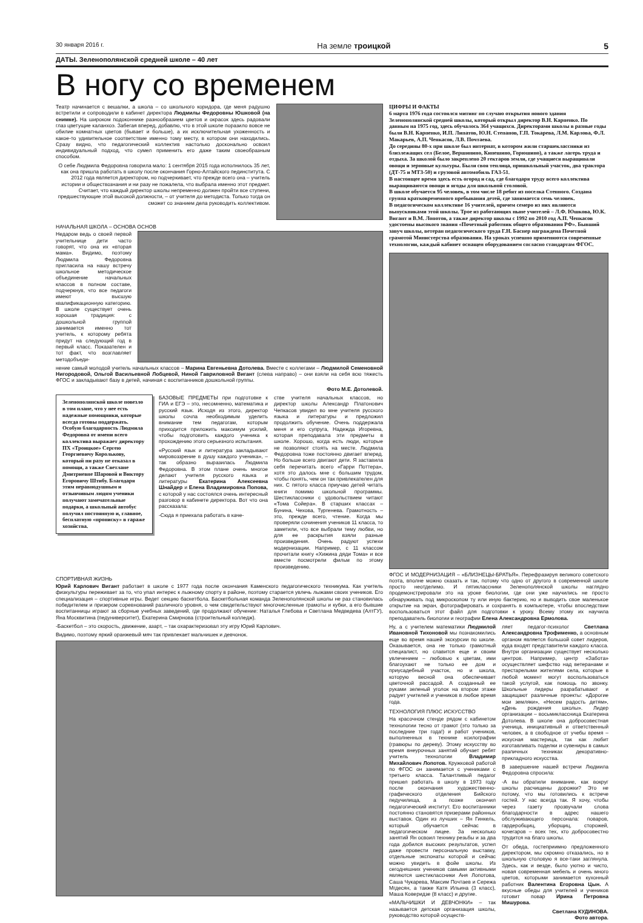30 января 2016 г. На земле троицкой 5
ДАТЫ. Зеленополянской средней школе – 40 лет
В ногу со временем
Театр начинается с вешалки, а школа – со школьного коридора, где меня радушно встретили и сопроводили в кабинет директора Людмилы Федоровны Юшковой (на снимке). На широком подоконнике разнообразием цветов и окрасок здесь радовали глаз цветущие каланхоэ. Забегая вперед, добавлю, что в этой школе поразило вовсе не обилие комнатных цветов (бывает и больше), а их исключительная ухоженность и какое-то удивительное соответствие именно тому месту, в котором они находились. Сразу видно, что педагогический коллектив настолько досконально освоил индивидуальный подход, что сумел применить его даже таким своеобразным способом.
О себе Людмила Федоровна говорила мало: 1 сентября 2015 года исполнилось 35 лет, как она пришла работать в школу после окончания Горно-Алтайского пединститута. С 2012 года является директором, но подчеркивает, что прежде всего она – учитель истории и обществознания и ни разу не пожалела, что выбрала именно этот предмет. Считает, что каждый директор школы непременно должен пройти все ступени, предшествующие этой высокой должности, – от учителя до методиста. Только тогда он сможет со знанием дела руководить коллективом.
НАЧАЛЬНАЯ ШКОЛА – ОСНОВА ОСНОВ
Недаром ведь о своей первой учительнице дети часто говорят, что она их «вторая мама». Видимо, поэтому Людмила Федоровна пригласила на нашу встречу школьное методическое объединение начальных классов в полном составе, подчеркнув, что все педагоги имеют высшую квалификационную категорию. В школе существует очень хорошая традиция: с дошкольной группой занимается именно тот учитель, к которому ребята придут на следующий год в первый класс. Показателен и тот факт, что возглавляет методобъеди-
нение самый молодой учитель начальных классов – Марина Евгеньевна Дотолева. Вместе с коллегами – Людмилой Семеновной Нигородовой, Ольгой Васильевной Лобцевой, Ниной Гавриловной Вигант (слева направо) – они взяли на себя всю тяжесть ФГОС и закладывают базу в детей, начиная с воспитанников дошкольной группы.
Фото М.Е. Дотолевой.
Зеленополянской школе повезло в том плане, что у нее есть надежные помощники, которые всегда готовы поддержать. Особую благодарность Людмила Федоровна от имени всего коллектива выражает директору ПХ «Троицкое» Сергею Георгиевичу Королькову, который ни разу не отказал в помощи, а также Светлане Дмитриевне Шаровой и Виктору Егоровичу Штибу. Благодаря этим неравнодушным и отзывчивым людям ученики получают замечательные подарки, а школьный автобус получил постоянную и, главное, бесплатную «прописку» в гараже хозяйства.
БАЗОВЫЕ ПРЕДМЕТЫ при подготовке к ГИА и ЕГЭ – это, несомненно, математика и русский язык. Исходя из этого, директор школы сочла необходимым уделить внимание тем педагогам, которым приходится приложить максимум усилий, чтобы подготовить каждого ученика к прохождению этого серьезного испытания.
«Русский язык и литература закладывают мировоззрение в душу каждого ученика», – так образно выразилась Людмила Федоровна. В этом плане очень многое делают учителя русского языка и литературы Екатерина Алексеевна Шнайдер и Елена Владимировна Попова, с которой у нас состоялся очень интересный разговор в кабинете директора. Вот что она рассказала:
-Сюда я приехала работать в каче-
стве учителя начальных классов, но директор школы Александр Платонович Чепкасов увидел во мне учителя русского языка и литературы и предложил продолжить обучение. Очень поддержала меня и его супруга, Надежда Игоревна, которая преподавала эти предметы в школе. Хорошо, когда есть люди, которые не позволяют стоять на месте. Людмила Федоровна тоже постоянно двигает вперед. Но больше всего двигают дети. Я заставила себя перечитать всего «Гарри Поттера», хотя это далось мне с большим трудом, чтобы понять, чем он так привлекателен для них. С пятого класса приучаю детей читать книги помимо школьной программы. Шестиклассники с удовольствием читают «Тома Сойера». В старших классах – Бунина, Чехова, Тургенева. Грамотность – это, прежде всего, чтение. Когда мы проверяли сочинения учеников 11 класса, то заметили, что все выбрали тему любви, но для ее раскрытия взяли разные произведения. Очень радуют успехи модернизации. Например, с 11 классом прочитали книгу «Хижина дяди Тома» и все вместе посмотрели фильм по этому произведению.
СПОРТИВНАЯ ЖИЗНЬ
Юрий Карлович Вигант работает в школе с 1977 года после окончания Каменского педагогического техникума. Как учитель физкультуры переживает за то, что упал интерес к лыжному спорту в районе, поэтому старается увлечь лыжами своих учеников. Его специализация – спортивные игры. Ведет секцию баскетбола. Баскетбольная команда Зеленополянской школы не раз становилась победителем и призером соревнований различного уровня, о чем свидетельствуют многочисленные грамоты и кубки, а его бывшие воспитанницы играют за сборные учебных заведений, где продолжают обучение: Наталья Глебова и Светлана Медведева (АлтГУ), Яна Москвитина (педуниверситет), Екатерина Смирнова (строительный колледж).
-Баскетбол – это скорость, движение, азарт, – так охарактеризовал эту игру Юрий Карлович.
Видимо, поэтому яркий оранжевый мяч так привлекает мальчишек и девчонок.
ЦИФРЫ И ФАКТЫ
6 марта 1976 года состоялся митинг по случаю открытия нового здания Зеленополянской средней школы, который открыл директор В.Н. Карпенко. По данным на 1975 год, здесь обучалось 364 учащихся. Директорами школы в разные годы были В.Н. Карпенко, И.П. Липатов, Ю.Н. Степанов, Г.П. Токарева, Л.М. Карлова, Ф.Л. Макарьев, А.П. Чепкасов, Л.В. Почтаева.
До середины 80-х при школе был интернат, в котором жили старшеклассники из близлежащих сел (Белое, Вершинино, Кипешино, Горюшино), а также лагерь труда и отдыха. За школой было закреплено 20 гектаров земли, где учащиеся выращивали овощи и зерновые культуры. Были своя теплица, пришкольный участок, два трактора (ДТ-75 и МТЗ-50) и грузовой автомобиль ГАЗ-51.
В настоящее время здесь есть огород и сад, где благодаря труду всего коллектива выращиваются овощи и ягоды для школьной столовой.
В школе обучается 95 человек, в том числе 18 ребят из поселка Степного. Создана группа кратковременного пребывания детей, где занимается семь человек.
В педагогическом коллективе 16 учителей, причем семеро из них являются выпускниками этой школы. Трое из работающих ныне учителей – Л.Ф. Юшкова, Ю.К. Вигант и В.М. Лопотов, а также директор школы с 1992 по 2010 год А.П. Чепкасов удостоены высокого звания «Почетный работник общего образования РФ». Бывший завуч школы, ветеран педагогического труда Г.Н. Баснер награждена Почетной грамотой Министерства образования. На уроках успешно применяются современные технологии, каждый кабинет оснащен оборудованием согласно стандартам ФГОС.
ФГОС И МОДЕРНИЗАЦИЯ – «БЛИЗНЕЦЫ-БРАТЬЯ». Перефразируя великого советского поэта, вполне можно сказать и так, потому что одно от другого в современной школе просто неотделимо. И пятиклассники Зеленополянской школы наглядно продемонстрировали это на уроке биологии, где они уже научились не просто обнаруживать под микроскопом ту или иную бактерию, но и выводить свое маленькое открытие на экран, фотографировать и сохранять в компьютере, чтобы впоследствии воспользоваться этот файл для подготовки к уроку. Всему этому их научила преподаватель биологии и географии Елена Александровна Ермолова.
Ну, а с учителем математики Людмилой Ивановной Тихоновой мы познакомились еще во время нашей экскурсии по школе. Оказывается, она не только грамотный специалист, но славится еще и своим увлечением – любовью к цветам, ими благоухают не только ее дом и приусадебный участок, но и школа, которую весной она обеспечивает цветочной рассадой. А созданный ее руками зеленый уголок на втором этаже радует учителей и учеников в любое время года.
ТЕХНОЛОГИЯ ПЛЮС ИСКУССТВО
На красочном стенде рядом с кабинетом технологии тесно от грамот (это только за последние три года!) и работ учеников, выполненных в технике ксилографии (гравюры по дереву). Этому искусству во время внеурочных занятий обучает ребят учитель технологии Владимир Михайлович Лопотов. Кружковой работой по ФГОС он занимается с учениками с третьего класса. Талантливый педагог пришел работать в школу в 1973 году после окончания художественно-графического отделения Бийского педучилища, а позже окончил педагогический институт. Его воспитанники постоянно становятся призерами районных выставок. Один из лучших – Ян Гинкель, который обучается сейчас в педагогическом лицее. За несколько занятий Ян освоил технику резьбы и за два года добился высоких результатов, успел даже провести персональную выставку, отдельные экспонаты которой и сейчас можно увидеть в фойе школы. Из сегодняшних учеников самыми активными являются шестиклассники Аня Лопотова, Саша Чукарева, Максим Почтаев и Сережа Мгдесян, а также Катя Ильина (3 класс), Маша Коверидзе (8 класс) и другие.
«МАЛЬЧИШКИ И ДЕВЧОНКИ» – так называется детская организация школы, руководство которой осуществ-
ляет педагог-психолог Светлана Александровна Трофименко, а основным органом является большой совет лидеров, куда входят представители каждого класса. Внутри организации существует несколько центров. Например, центр «Забота» осуществляет шефство над ветеранами и престарелыми жителями села, которые в любой момент могут воспользоваться такой услугой, как помощь по звонку. Школьные лидеры разрабатывают и защищают различные проекты: «Дорогие мои земляки», «Несем радость детям», «День рождения школы». Лидер организации – восьмиклассница Екатерина Дотолева. В школе она добросовестная ученица, инициативный и ответственный человек, а в свободное от учебы время – искусная мастерица, так как любит изготавливать поделки и сувениры в самых различных техниках декоративно-прикладного искусства.
В завершение нашей встречи Людмила Федоровна спросила:
-А вы обратили внимание, как вокруг школы расчищены дорожки? Это не потому, что мы готовились к встрече гостей. У нас всегда так. Я хочу, чтобы через газету прозвучали слова благодарности в адрес нашего обслуживающего персонала: поваров, гардеробщиц, уборщиц, сторожей, кочегаров – всех тех, кто добросовестно трудится на благо школы.
От обеда, гостеприимно предложенного директором, мы скромно отказались, но в школьную столовую я все-таки заглянула. Здесь, как и везде, было уютно и чисто, новая современная мебель и очень много цветов, которыми занимается кухонный работник Валентина Егоровна Цын. А вкусные обеды для учителей и учеников готовит повар Ирина Петровна Мишурова.
Светлана КУДИНОВА.
Фото автора.